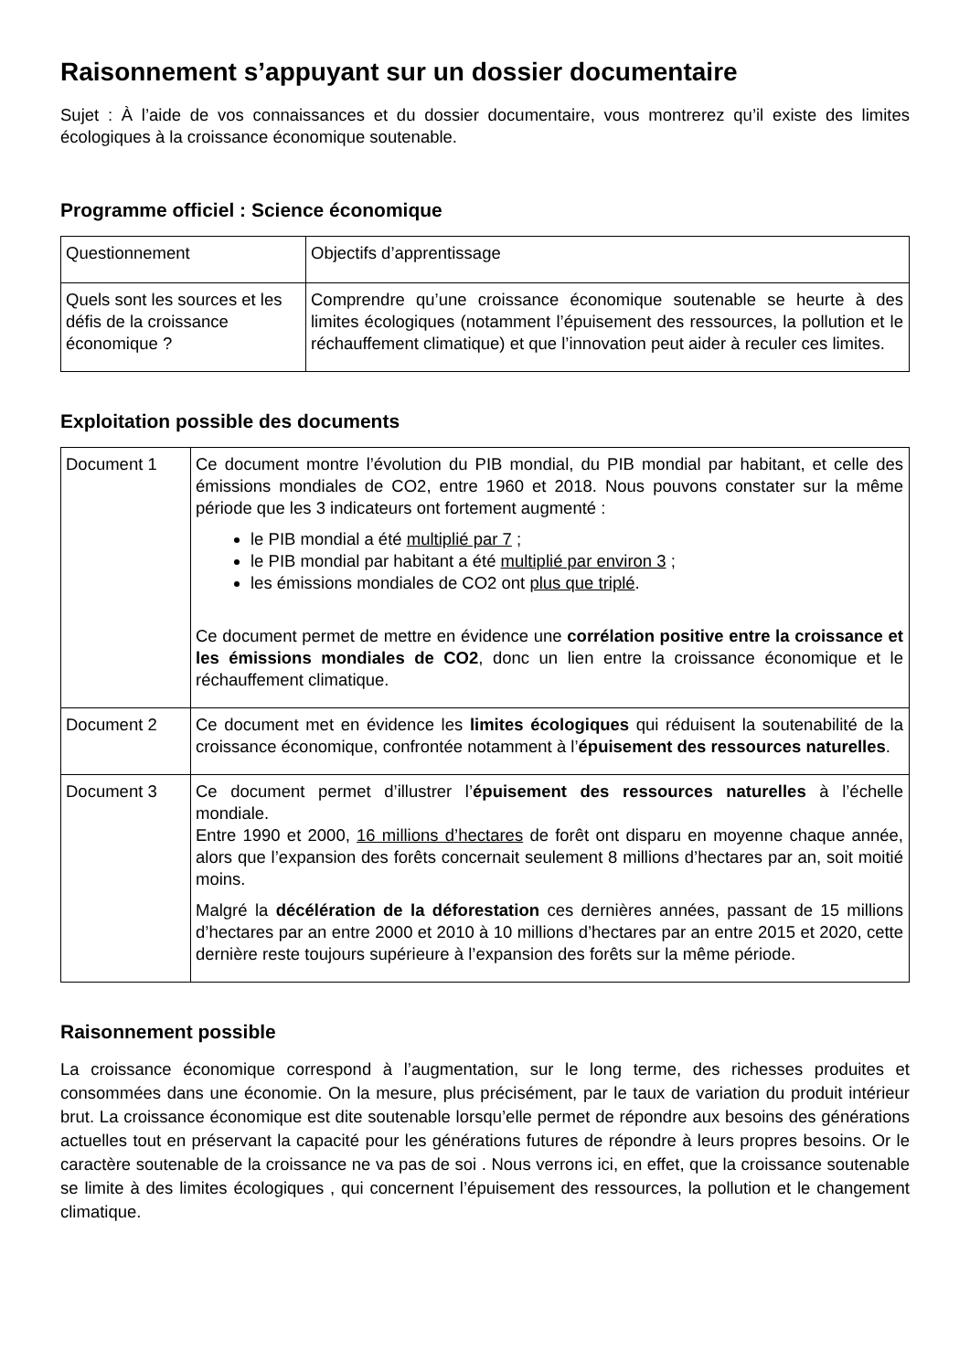Raisonnement s’appuyant sur un dossier documentaire
Sujet : À l’aide de vos connaissances et du dossier documentaire, vous montrerez qu’il existe des limites écologiques à la croissance économique soutenable.
Programme officiel : Science économique
| Questionnement | Objectifs d’apprentissage |
| Quels sont les sources et les défis de la croissance économique ? | Comprendre qu’une croissance économique soutenable se heurte à des limites écologiques (notamment l’épuisement des ressources, la pollution et le réchauffement climatique) et que l’innovation peut aider à reculer ces limites. |
Exploitation possible des documents
| Document 1 | Ce document montre l’évolution du PIB mondial, du PIB mondial par habitant, et celle des émissions mondiales de CO2, entre 1960 et 2018. Nous pouvons constater sur la même période que les 3 indicateurs ont fortement augmenté : le PIB mondial a été multiplié par 7 ; le PIB mondial par habitant a été multiplié par environ 3 ; les émissions mondiales de CO2 ont plus que triplé . Ce document permet de mettre en évidence une corrélation positive entre la croissance et les émissions mondiales de CO2 , donc un lien entre la croissance économique et le réchauffement climatique. |
| Document 2 | Ce document met en évidence les limites écologiques qui réduisent la soutenabilité de la croissance économique, confrontée notamment à l’ épuisement des ressources naturelles . |
| Document 3 | Ce document permet d’illustrer l’ épuisement des ressources naturelles à l’échelle mondiale. Entre 1990 et 2000, 16 millions d’hectares de forêt ont disparu en moyenne chaque année, alors que l’expansion des forêts concernait seulement 8 millions d’hectares par an, soit moitié moins. Malgré la décélération de la déforestation ces dernières années, passant de 15 millions d’hectares par an entre 2000 et 2010 à 10 millions d’hectares par an entre 2015 et 2020, cette dernière reste toujours supérieure à l’expansion des forêts sur la même période. |
Raisonnement possible
La croissance économique correspond à l’augmentation, sur le long terme, des richesses produites et consommées dans une économie. On la mesure, plus précisément, par le taux de variation du produit intérieur brut. La croissance économique est dite soutenable lorsqu’elle permet de répondre aux besoins des générations actuelles tout en préservant la capacité pour les générations futures de répondre à leurs propres besoins. Or le caractère soutenable de la croissance ne va pas de soi . Nous verrons ici, en effet, que la croissance soutenable se limite à des limites écologiques , qui concernent l’épuisement des ressources, la pollution et le changement climatique.